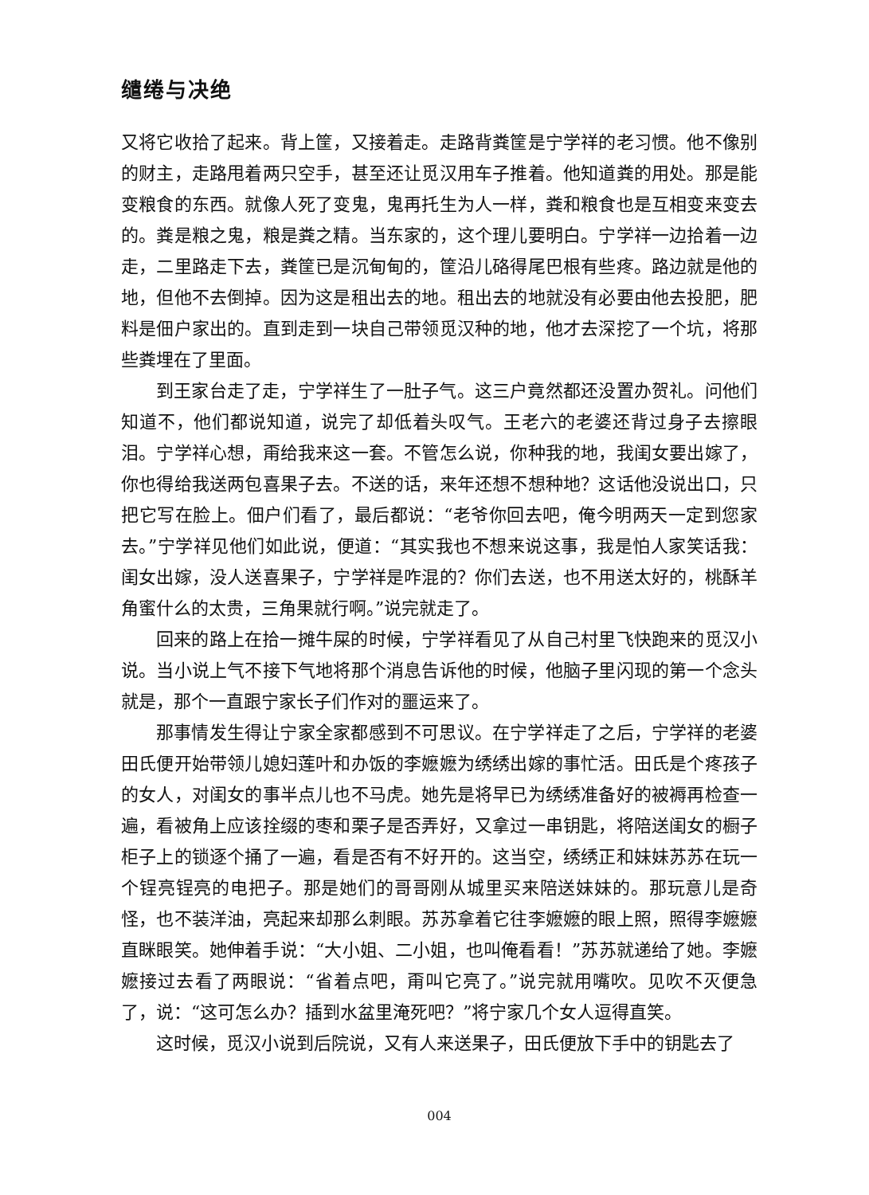缱绻与决绝
又将它收拾了起来。背上筐，又接着走。走路背粪筐是宁学祥的老习惯。他不像别的财主，走路甩着两只空手，甚至还让觅汉用车子推着。他知道粪的用处。那是能变粮食的东西。就像人死了变鬼，鬼再托生为人一样，粪和粮食也是互相变来变去的。粪是粮之鬼，粮是粪之精。当东家的，这个理儿要明白。宁学祥一边拾着一边走，二里路走下去，粪筐已是沉甸甸的，筐沿儿硌得尾巴根有些疼。路边就是他的地，但他不去倒掉。因为这是租出去的地。租出去的地就没有必要由他去投肥，肥料是佃户家出的。直到走到一块自己带领觅汉种的地，他才去深挖了一个坑，将那些粪埋在了里面。
到王家台走了走，宁学祥生了一肚子气。这三户竟然都还没置办贺礼。问他们知道不，他们都说知道，说完了却低着头叹气。王老六的老婆还背过身子去擦眼泪。宁学祥心想，甭给我来这一套。不管怎么说，你种我的地，我闺女要出嫁了，你也得给我送两包喜果子去。不送的话，来年还想不想种地？这话他没说出口，只把它写在脸上。佃户们看了，最后都说：“老爷你回去吧，俺今明两天一定到您家去。”宁学祥见他们如此说，便道：“其实我也不想来说这事，我是怕人家笑话我：闺女出嫁，没人送喜果子，宁学祥是咋混的？你们去送，也不用送太好的，桃酥羊角蜜什么的太贵，三角果就行啊。”说完就走了。
回来的路上在拾一摊牛屎的时候，宁学祥看见了从自己村里飞快跑来的觅汉小说。当小说上气不接下气地将那个消息告诉他的时候，他脑子里闪现的第一个念头就是，那个一直跟宁家长子们作对的噩运来了。
那事情发生得让宁家全家都感到不可思议。在宁学祥走了之后，宁学祥的老婆田氏便开始带领儿媳妇莲叶和办饭的李嬷嬷为绣绣出嫁的事忙活。田氏是个疼孩子的女人，对闺女的事半点儿也不马虎。她先是将早已为绣绣准备好的被褥再检查一遍，看被角上应该拴缀的枣和栗子是否弄好，又拿过一串钥匙，将陪送闺女的橱子柜子上的锁逐个捅了一遍，看是否有不好开的。这当空，绣绣正和妹妹苏苏在玩一个锃亮锃亮的电把子。那是她们的哥哥刚从城里买来陪送妹妹的。那玩意儿是奇怪，也不装洋油，亮起来却那么刺眼。苏苏拿着它往李嬷嬷的眼上照，照得李嬷嬷直眯眼笑。她伸着手说：“大小姐、二小姐，也叫俺看看！”苏苏就递给了她。李嬷嬷接过去看了两眼说：“省着点吧，甭叫它亮了。”说完就用嘴吹。见吹不灭便急了，说：“这可怎么办？插到水盆里淹死吧？”将宁家几个女人逗得直笑。
这时候，觅汉小说到后院说，又有人来送果子，田氏便放下手中的钥匙去了
004